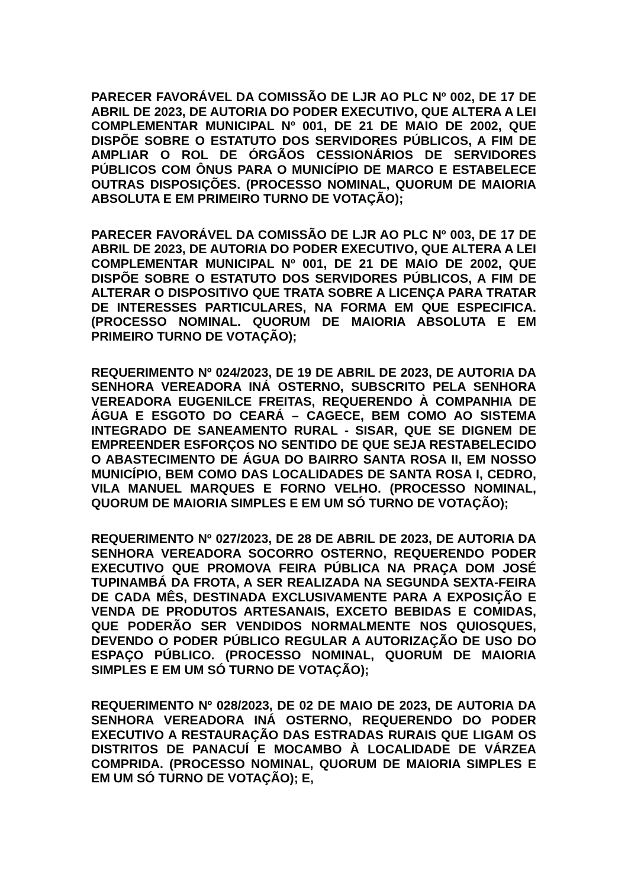PARECER FAVORÁVEL DA COMISSÃO DE LJR AO PLC Nº 002, DE 17 DE ABRIL DE 2023, DE AUTORIA DO PODER EXECUTIVO, QUE ALTERA A LEI COMPLEMENTAR MUNICIPAL Nº 001, DE 21 DE MAIO DE 2002, QUE DISPÕE SOBRE O ESTATUTO DOS SERVIDORES PÚBLICOS, A FIM DE AMPLIAR O ROL DE ÓRGÃOS CESSIONÁRIOS DE SERVIDORES PÚBLICOS COM ÔNUS PARA O MUNICÍPIO DE MARCO E ESTABELECE OUTRAS DISPOSIÇÕES. (PROCESSO NOMINAL, QUORUM DE MAIORIA ABSOLUTA E EM PRIMEIRO TURNO DE VOTAÇÃO);
PARECER FAVORÁVEL DA COMISSÃO DE LJR AO PLC Nº 003, DE 17 DE ABRIL DE 2023, DE AUTORIA DO PODER EXECUTIVO, QUE ALTERA A LEI COMPLEMENTAR MUNICIPAL Nº 001, DE 21 DE MAIO DE 2002, QUE DISPÕE SOBRE O ESTATUTO DOS SERVIDORES PÚBLICOS, A FIM DE ALTERAR O DISPOSITIVO QUE TRATA SOBRE A LICENÇA PARA TRATAR DE INTERESSES PARTICULARES, NA FORMA EM QUE ESPECIFICA. (PROCESSO NOMINAL. QUORUM DE MAIORIA ABSOLUTA E EM PRIMEIRO TURNO DE VOTAÇÃO);
REQUERIMENTO Nº 024/2023, DE 19 DE ABRIL DE 2023, DE AUTORIA DA SENHORA VEREADORA INÁ OSTERNO, SUBSCRITO PELA SENHORA VEREADORA EUGENILCE FREITAS, REQUERENDO À COMPANHIA DE ÁGUA E ESGOTO DO CEARÁ – CAGECE, BEM COMO AO SISTEMA INTEGRADO DE SANEAMENTO RURAL - SISAR, QUE SE DIGNEM DE EMPREENDER ESFORÇOS NO SENTIDO DE QUE SEJA RESTABELECIDO O ABASTECIMENTO DE ÁGUA DO BAIRRO SANTA ROSA II, EM NOSSO MUNICÍPIO, BEM COMO DAS LOCALIDADES DE SANTA ROSA I, CEDRO, VILA MANUEL MARQUES E FORNO VELHO. (PROCESSO NOMINAL, QUORUM DE MAIORIA SIMPLES E EM UM SÓ TURNO DE VOTAÇÃO);
REQUERIMENTO Nº 027/2023, DE 28 DE ABRIL DE 2023, DE AUTORIA DA SENHORA VEREADORA SOCORRO OSTERNO, REQUERENDO PODER EXECUTIVO QUE PROMOVA FEIRA PÚBLICA NA PRAÇA DOM JOSÉ TUPINAMBÁ DA FROTA, A SER REALIZADA NA SEGUNDA SEXTA-FEIRA DE CADA MÊS, DESTINADA EXCLUSIVAMENTE PARA A EXPOSIÇÃO E VENDA DE PRODUTOS ARTESANAIS, EXCETO BEBIDAS E COMIDAS, QUE PODERÃO SER VENDIDOS NORMALMENTE NOS QUIOSQUES, DEVENDO O PODER PÚBLICO REGULAR A AUTORIZAÇÃO DE USO DO ESPAÇO PÚBLICO. (PROCESSO NOMINAL, QUORUM DE MAIORIA SIMPLES E EM UM SÓ TURNO DE VOTAÇÃO);
REQUERIMENTO Nº 028/2023, DE 02 DE MAIO DE 2023, DE AUTORIA DA SENHORA VEREADORA INÁ OSTERNO, REQUERENDO DO PODER EXECUTIVO A RESTAURAÇÃO DAS ESTRADAS RURAIS QUE LIGAM OS DISTRITOS DE PANACUÍ E MOCAMBO À LOCALIDADE DE VÁRZEA COMPRIDA. (PROCESSO NOMINAL, QUORUM DE MAIORIA SIMPLES E EM UM SÓ TURNO DE VOTAÇÃO); E,